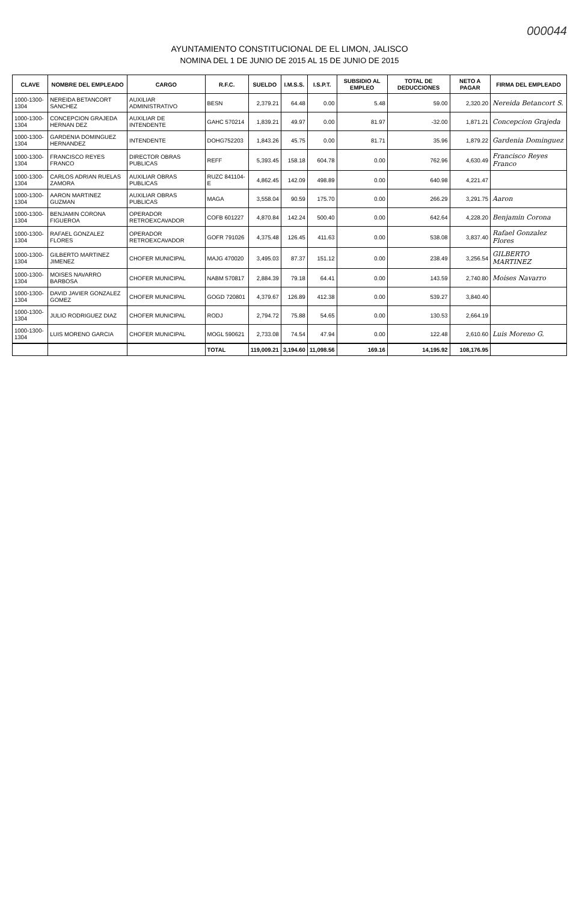000044
AYUNTAMIENTO CONSTITUCIONAL DE EL LIMON, JALISCO
NOMINA DEL 1 DE JUNIO DE 2015 AL 15 DE JUNIO DE 2015
| CLAVE | NOMBRE DEL EMPLEADO | CARGO | R.F.C. | SUELDO | I.M.S.S. | I.S.P.T. | SUBSIDIO AL EMPLEO | TOTAL DE DEDUCCIONES | NETO A PAGAR | FIRMA DEL EMPLEADO |
| --- | --- | --- | --- | --- | --- | --- | --- | --- | --- | --- |
| 1000-1300-1304 | NEREIDA BETANCORT SANCHEZ | AUXILIAR ADMINISTRATIVO | BESN | 2,379.21 | 64.48 | 0.00 | 5.48 | 59.00 | 2,320.20 | Nereida Betancort S. |
| 1000-1300-1304 | CONCEPCION GRAJEDA HERNAN DEZ | AUXILIAR DE INTENDENTE | GAHC 570214 | 1,839.21 | 49.97 | 0.00 | 81.97 | -32.00 | 1,871.21 | Concepcion Grajeda |
| 1000-1300-1304 | GARDENIA DOMINGUEZ HERNANDEZ | INTENDENTE | DOHG752203 | 1,843.26 | 45.75 | 0.00 | 81.71 | 35.96 | 1,879.22 | Gardenia Dominguez |
| 1000-1300-1304 | FRANCISCO REYES FRANCO | DIRECTOR OBRAS PUBLICAS | REFF | 5,393.45 | 158.18 | 604.78 | 0.00 | 762.96 | 4,630.49 | Francisco Reyes Franco |
| 1000-1300-1304 | CARLOS ADRIAN RUELAS ZAMORA | AUXILIAR OBRAS PUBLICAS | RUZC 841104-E | 4,862.45 | 142.09 | 498.89 | 0.00 | 640.98 | 4,221.47 | |
| 1000-1300-1304 | AARON MARTINEZ GUZMAN | AUXILIAR OBRAS PUBLICAS | MAGA | 3,558.04 | 90.59 | 175.70 | 0.00 | 266.29 | 3,291.75 | Aaron |
| 1000-1300-1304 | BENJAMIN CORONA FIGUEROA | OPERADOR RETROEXCAVADOR | COFB 601227 | 4,870.84 | 142.24 | 500.40 | 0.00 | 642.64 | 4,228.20 | Benjamin Corona |
| 1000-1300-1304 | RAFAEL GONZALEZ FLORES | OPERADOR RETROEXCAVADOR | GOFR 791026 | 4,375.48 | 126.45 | 411.63 | 0.00 | 538.08 | 3,837.40 | Rafael Gonzalez Flores |
| 1000-1300-1304 | GILBERTO MARTINEZ JIMENEZ | CHOFER MUNICIPAL | MAJG 470020 | 3,495.03 | 87.37 | 151.12 | 0.00 | 238.49 | 3,256.54 | GILBERTO MARTINEZ |
| 1000-1300-1304 | MOISES NAVARRO BARBOSA | CHOFER MUNICIPAL | NABM 570817 | 2,884.39 | 79.18 | 64.41 | 0.00 | 143.59 | 2,740.80 | Moises Navarro |
| 1000-1300-1304 | DAVID JAVIER GONZALEZ GOMEZ | CHOFER MUNICIPAL | GOGD 720801 | 4,379.67 | 126.89 | 412.38 | 0.00 | 539.27 | 3,840.40 | |
| 1000-1300-1304 | JULIO RODRIGUEZ DIAZ | CHOFER MUNICIPAL | RODJ | 2,794.72 | 75.88 | 54.65 | 0.00 | 130.53 | 2,664.19 | |
| 1000-1300-1304 | LUIS MORENO GARCIA | CHOFER MUNICIPAL | MOGL 590621 | 2,733.08 | 74.54 | 47.94 | 0.00 | 122.48 | 2,610.60 | Luis Moreno G. |
| | | | TOTAL | 119,009.21 | 3,194.60 | 11,098.56 | 169.16 | 14,195.92 | 108,176.95 | |